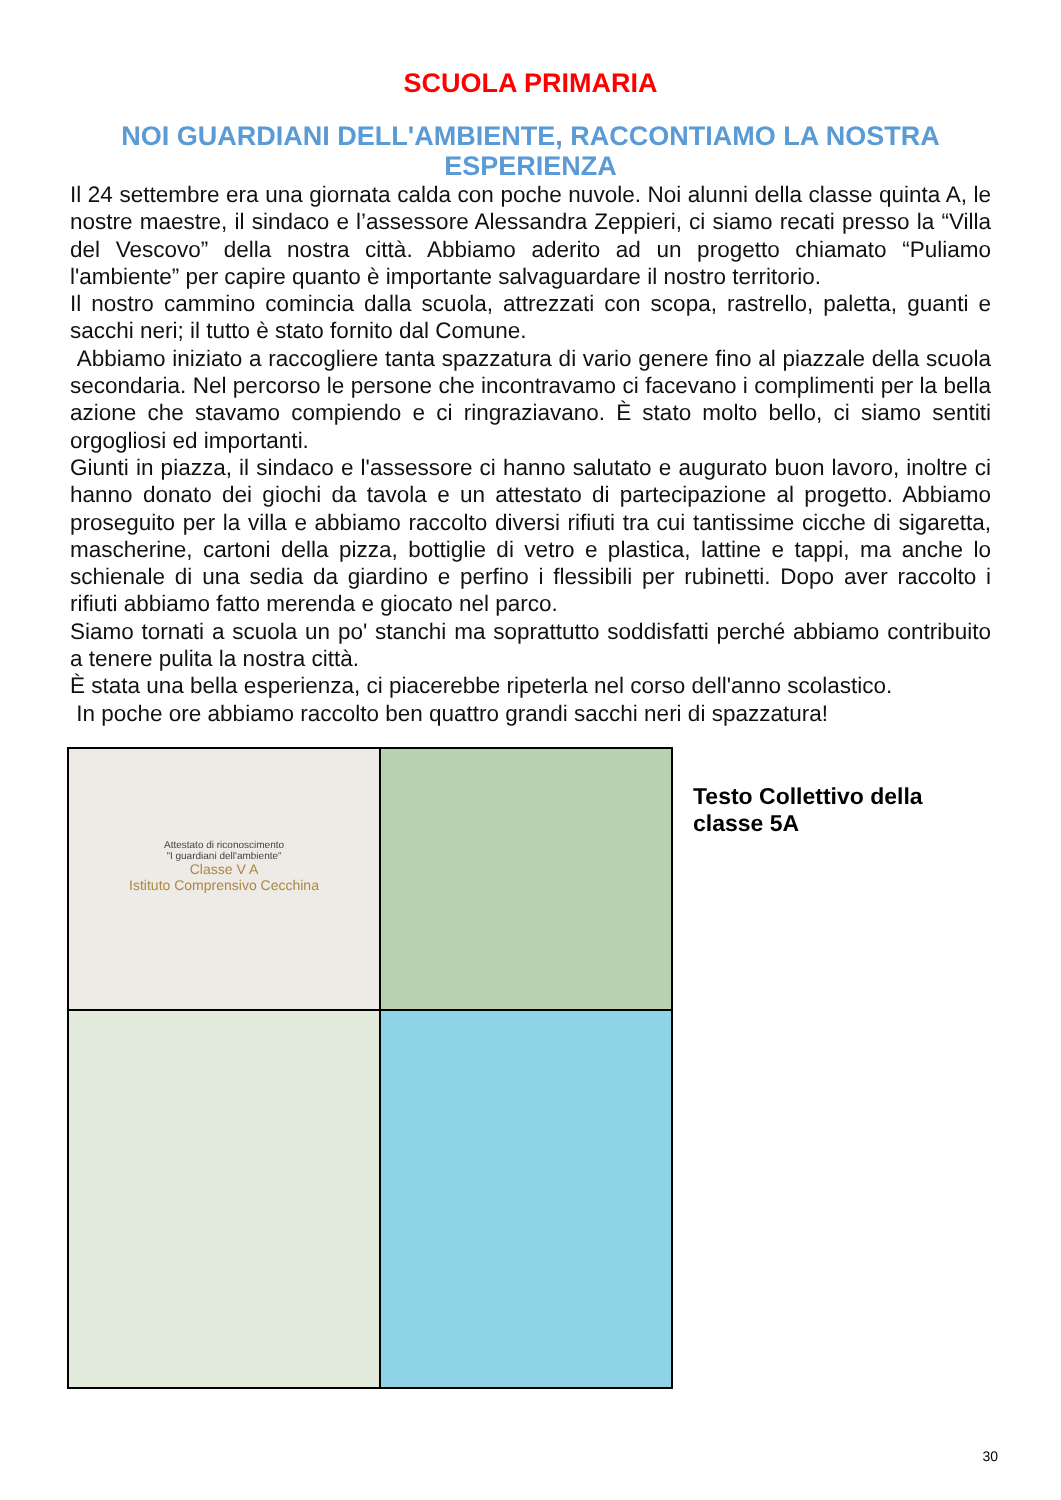SCUOLA PRIMARIA
NOI GUARDIANI DELL'AMBIENTE, RACCONTIAMO LA NOSTRA ESPERIENZA
Il 24 settembre era una giornata calda con poche nuvole. Noi alunni della classe quinta A, le nostre maestre, il sindaco e l’assessore Alessandra Zeppieri, ci siamo recati presso la “Villa del Vescovo” della nostra città. Abbiamo aderito ad un progetto chiamato “Puliamo l'ambiente” per capire quanto è importante salvaguardare il nostro territorio.
Il nostro cammino comincia dalla scuola, attrezzati con scopa, rastrello, paletta, guanti e sacchi neri; il tutto è stato fornito dal Comune.
Abbiamo iniziato a raccogliere tanta spazzatura di vario genere fino al piazzale della scuola secondaria. Nel percorso le persone che incontravamo ci facevano i complimenti per la bella azione che stavamo compiendo e ci ringraziavano. È stato molto bello, ci siamo sentiti orgogliosi ed importanti.
Giunti in piazza, il sindaco e l'assessore ci hanno salutato e augurato buon lavoro, inoltre ci hanno donato dei giochi da tavola e un attestato di partecipazione al progetto. Abbiamo proseguito per la villa e abbiamo raccolto diversi rifiuti tra cui tantissime cicche di sigaretta, mascherine, cartoni della pizza, bottiglie di vetro e plastica, lattine e tappi, ma anche lo schienale di una sedia da giardino e perfino i flessibili per rubinetti. Dopo aver raccolto i rifiuti abbiamo fatto merenda e giocato nel parco.
Siamo tornati a scuola un po' stanchi ma soprattutto soddisfatti perché abbiamo contribuito a tenere pulita la nostra città.
È stata una bella esperienza, ci piacerebbe ripeterla nel corso dell'anno scolastico.
In poche ore abbiamo raccolto ben quattro grandi sacchi neri di spazzatura!
Attestato di riconoscimento
"I guardiani dell'ambiente"
Classe V A
Istituto Comprensivo Cecchina
Testo Collettivo della
classe 5A
30